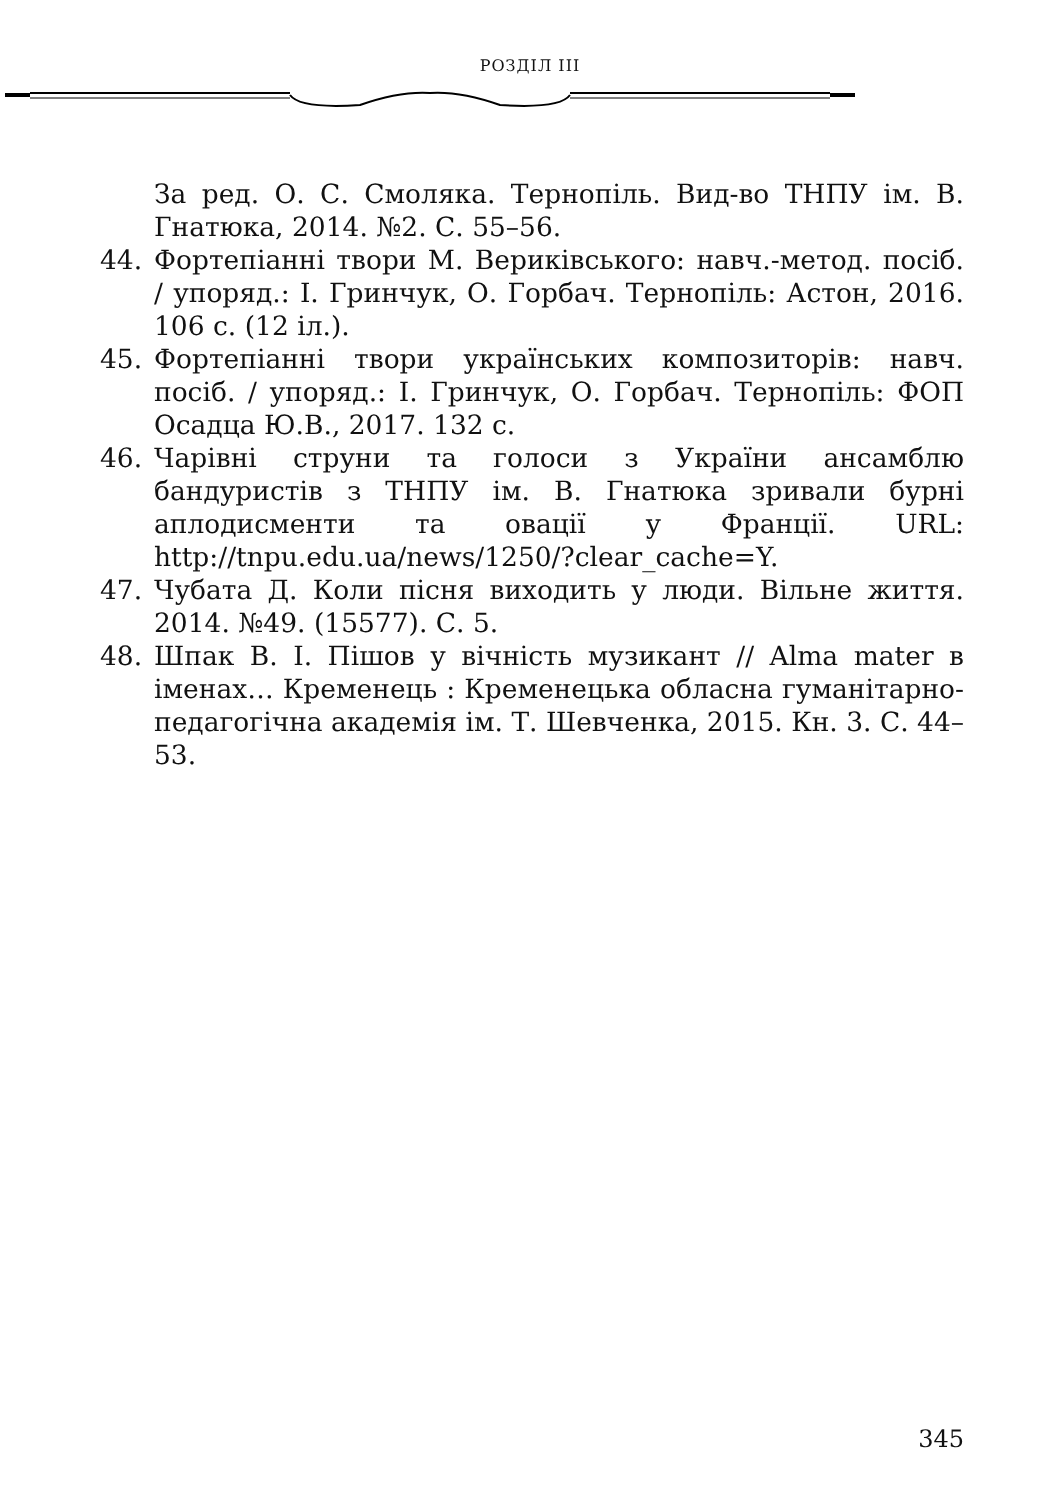РОЗДІЛ III
За ред. О. С. Смоляка. Тернопіль. Вид-во ТНПУ ім. В. Гнатюка, 2014. №2. С. 55–56.
44. Фортепіанні твори М. Верикiвського: навч.-метод. посіб. / упоряд.: І. Гринчук, О. Горбач. Тернопіль: Астон, 2016. 106 с. (12 іл.).
45. Фортепіанні твори українських композиторів: навч. посіб. / упоряд.: І. Гринчук, О. Горбач. Тернопіль: ФОП Осадца Ю.В., 2017. 132 с.
46. Чарівні струни та голоси з України ансамблю бандуристів з ТНПУ ім. В. Гнатюка зривали бурні аплодисменти та овації у Франції. URL: http://tnpu.edu.ua/news/1250/?clear_cache=Y.
47. Чубата Д. Коли пісня виходить у люди. Вільне життя. 2014. №49. (15577). С. 5.
48. Шпак В. І. Пішов у вічність музикант // Alma mater в іменах… Кременець : Кременецька обласна гуманітарно-педагогічна академія ім. Т. Шевченка, 2015. Кн. 3. С. 44–53.
345